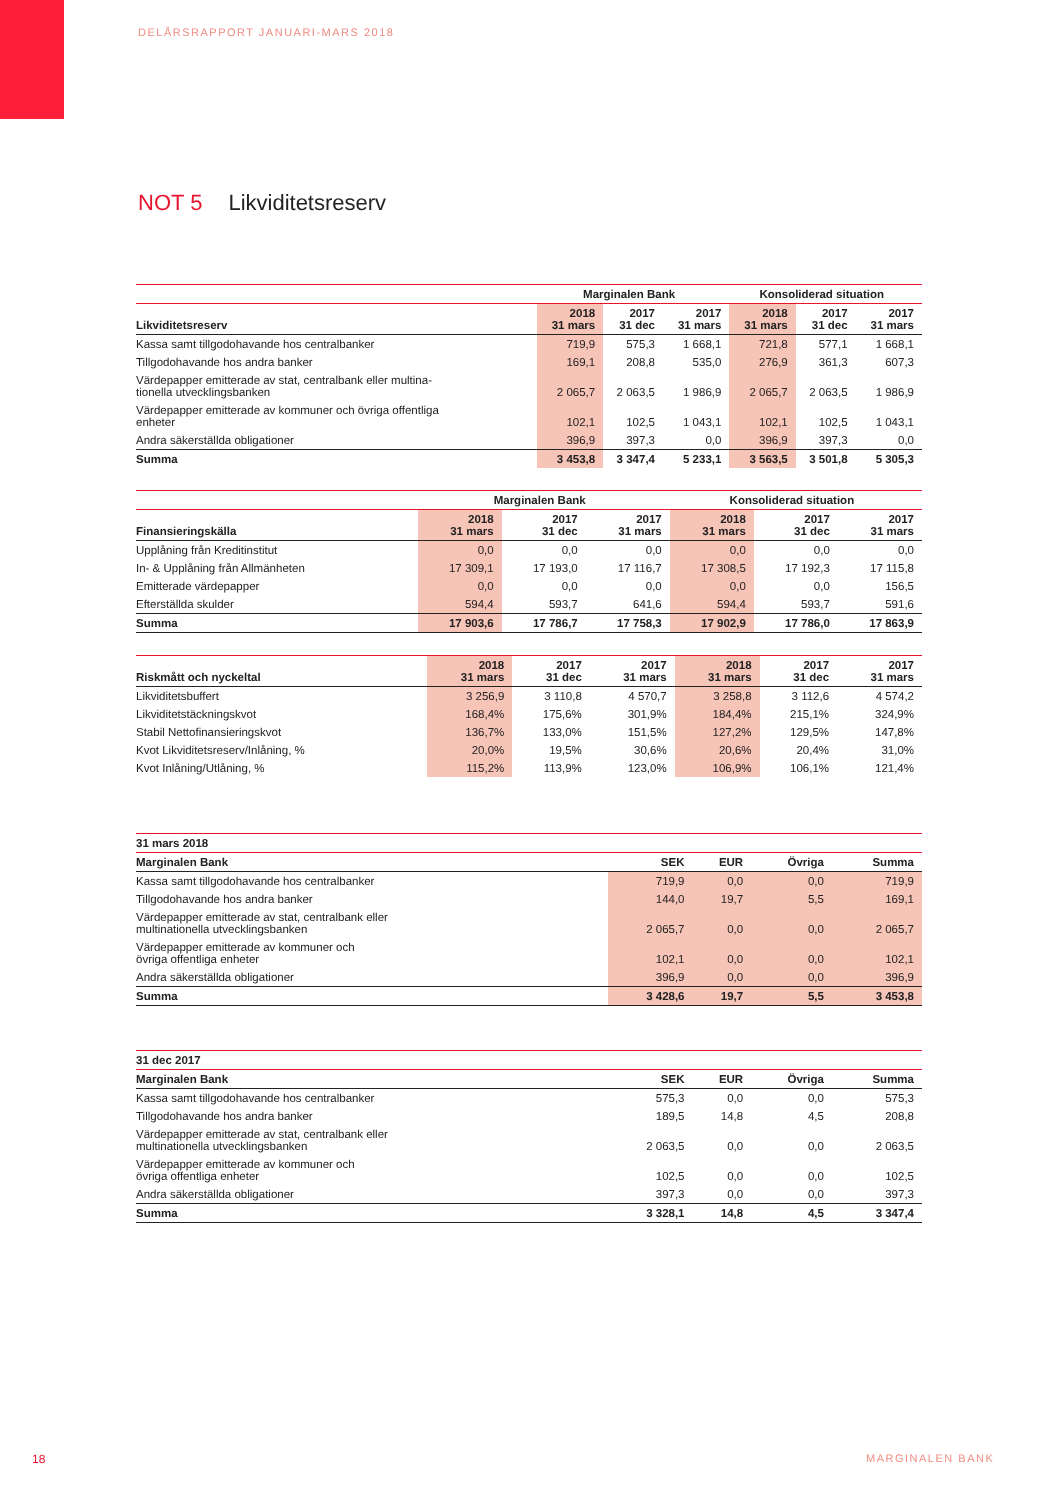DELÅRSRAPPORT JANUARI-MARS 2018
NOT 5 Likviditetsreserv
| | Marginalen Bank | | | Konsoliderad situation | | |
| --- | --- | --- | --- | --- | --- | --- |
| Likviditetsreserv | 2018 31 mars | 2017 31 dec | 2017 31 mars | 2018 31 mars | 2017 31 dec | 2017 31 mars |
| Kassa samt tillgodohavande hos centralbanker | 719,9 | 575,3 | 1 668,1 | 721,8 | 577,1 | 1 668,1 |
| Tillgodohavande hos andra banker | 169,1 | 208,8 | 535,0 | 276,9 | 361,3 | 607,3 |
| Värdepapper emitterade av stat, centralbank eller multina- tionella utvecklingsbanken | 2 065,7 | 2 063,5 | 1 986,9 | 2 065,7 | 2 063,5 | 1 986,9 |
| Värdepapper emitterade av kommuner och övriga offentliga enheter | 102,1 | 102,5 | 1 043,1 | 102,1 | 102,5 | 1 043,1 |
| Andra säkerställda obligationer | 396,9 | 397,3 | 0,0 | 396,9 | 397,3 | 0,0 |
| Summa | 3 453,8 | 3 347,4 | 5 233,1 | 3 563,5 | 3 501,8 | 5 305,3 |
| | Marginalen Bank | | | Konsoliderad situation | | |
| --- | --- | --- | --- | --- | --- | --- |
| Finansieringskälla | 2018 31 mars | 2017 31 dec | 2017 31 mars | 2018 31 mars | 2017 31 dec | 2017 31 mars |
| Upplåning från Kreditinstitut | 0,0 | 0,0 | 0,0 | 0,0 | 0,0 | 0,0 |
| In- & Upplåning från Allmänheten | 17 309,1 | 17 193,0 | 17 116,7 | 17 308,5 | 17 192,3 | 17 115,8 |
| Emitterade värdepapper | 0,0 | 0,0 | 0,0 | 0,0 | 0,0 | 156,5 |
| Efterställda skulder | 594,4 | 593,7 | 641,6 | 594,4 | 593,7 | 591,6 |
| Summa | 17 903,6 | 17 786,7 | 17 758,3 | 17 902,9 | 17 786,0 | 17 863,9 |
| Riskmått och nyckeltal | 2018 31 mars | 2017 31 dec | 2017 31 mars | 2018 31 mars | 2017 31 dec | 2017 31 mars |
| --- | --- | --- | --- | --- | --- | --- |
| Likviditetsbuffert | 3 256,9 | 3 110,8 | 4 570,7 | 3 258,8 | 3 112,6 | 4 574,2 |
| Likviditetstäckningskvot | 168,4% | 175,6% | 301,9% | 184,4% | 215,1% | 324,9% |
| Stabil Nettofinansieringskvot | 136,7% | 133,0% | 151,5% | 127,2% | 129,5% | 147,8% |
| Kvot Likviditetsreserv/Inlåning, % | 20,0% | 19,5% | 30,6% | 20,6% | 20,4% | 31,0% |
| Kvot Inlåning/Utlåning, % | 115,2% | 113,9% | 123,0% | 106,9% | 106,1% | 121,4% |
| 31 mars 2018 | | | | |
| --- | --- | --- | --- | --- |
| Marginalen Bank | SEK | EUR | Övriga | Summa |
| Kassa samt tillgodohavande hos centralbanker | 719,9 | 0,0 | 0,0 | 719,9 |
| Tillgodohavande hos andra banker | 144,0 | 19,7 | 5,5 | 169,1 |
| Värdepapper emitterade av stat, centralbank eller multinationella utvecklingsbanken | 2 065,7 | 0,0 | 0,0 | 2 065,7 |
| Värdepapper emitterade av kommuner och övriga offentliga enheter | 102,1 | 0,0 | 0,0 | 102,1 |
| Andra säkerställda obligationer | 396,9 | 0,0 | 0,0 | 396,9 |
| Summa | 3 428,6 | 19,7 | 5,5 | 3 453,8 |
| 31 dec 2017 | | | | |
| --- | --- | --- | --- | --- |
| Marginalen Bank | SEK | EUR | Övriga | Summa |
| Kassa samt tillgodohavande hos centralbanker | 575,3 | 0,0 | 0,0 | 575,3 |
| Tillgodohavande hos andra banker | 189,5 | 14,8 | 4,5 | 208,8 |
| Värdepapper emitterade av stat, centralbank eller multinationella utvecklingsbanken | 2 063,5 | 0,0 | 0,0 | 2 063,5 |
| Värdepapper emitterade av kommuner och övriga offentliga enheter | 102,5 | 0,0 | 0,0 | 102,5 |
| Andra säkerställda obligationer | 397,3 | 0,0 | 0,0 | 397,3 |
| Summa | 3 328,1 | 14,8 | 4,5 | 3 347,4 |
18 MARGINALEN BANK